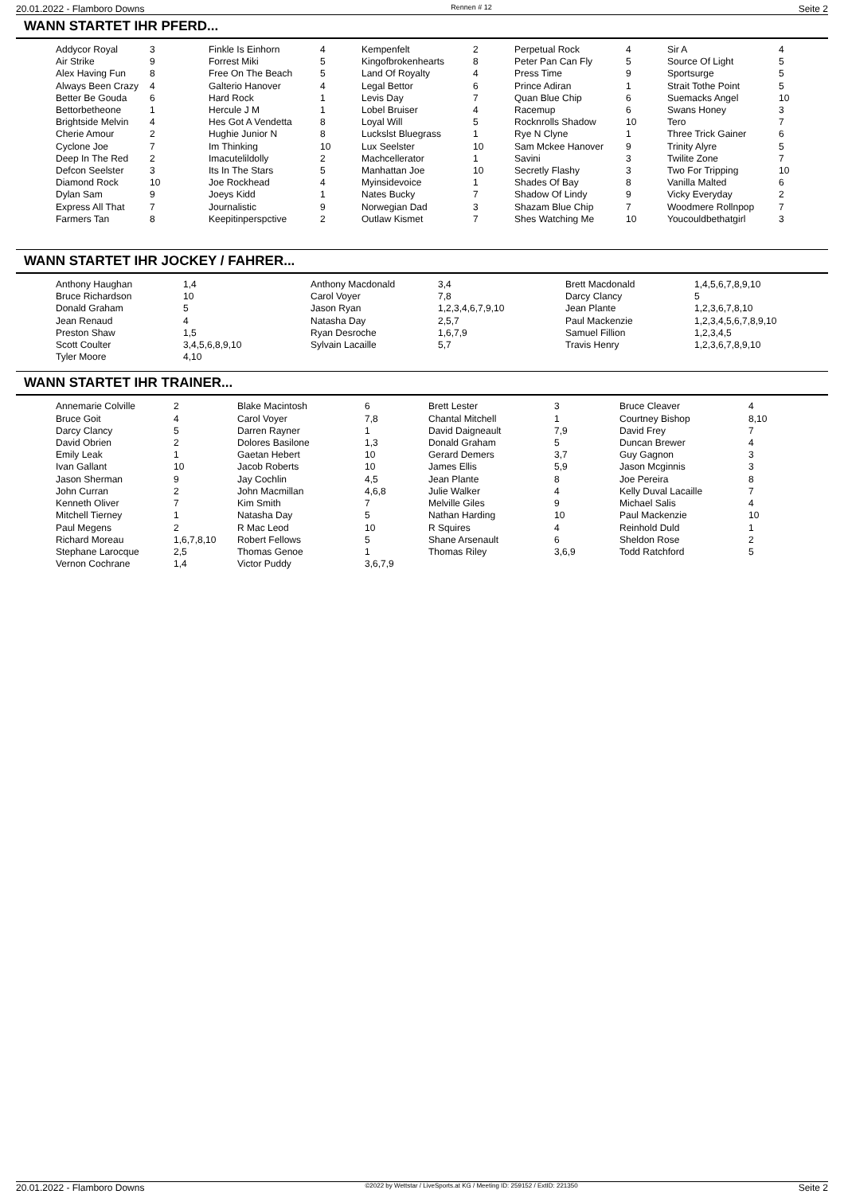20.01.2022 - Flamboro Downs Rennen # 12 Seite 2
WANN STARTET IHR PFERD...
| Addycor Royal | 3 | Finkle Is Einhorn | 4 | Kempenfelt | 2 | Perpetual Rock | 4 | Sir A | 4 |
| Air Strike | 9 | Forrest Miki | 5 | Kingofbrokenhearts | 8 | Peter Pan Can Fly | 5 | Source Of Light | 5 |
| Alex Having Fun | 8 | Free On The Beach | 5 | Land Of Royalty | 4 | Press Time | 9 | Sportsurge | 5 |
| Always Been Crazy | 4 | Galterio Hanover | 4 | Legal Bettor | 6 | Prince Adiran | 1 | Strait Tothe Point | 5 |
| Better Be Gouda | 6 | Hard Rock | 1 | Levis Day | 7 | Quan Blue Chip | 6 | Suemacks Angel | 10 |
| Bettorbetheone | 1 | Hercule J M | 1 | Lobel Bruiser | 4 | Racemup | 6 | Swans Honey | 3 |
| Brightside Melvin | 4 | Hes Got A Vendetta | 8 | Loyal Will | 5 | Rocknrolls Shadow | 10 | Tero | 7 |
| Cherie Amour | 2 | Hughie Junior N | 8 | Luckslst Bluegrass | 1 | Rye N Clyne | 1 | Three Trick Gainer | 6 |
| Cyclone Joe | 7 | Im Thinking | 10 | Lux Seelster | 10 | Sam Mckee Hanover | 9 | Trinity Alyre | 5 |
| Deep In The Red | 2 | Imacutelildolly | 2 | Machcellerator | 1 | Savini | 3 | Twilite Zone | 7 |
| Defcon Seelster | 3 | Its In The Stars | 5 | Manhattan Joe | 10 | Secretly Flashy | 3 | Two For Tripping | 10 |
| Diamond Rock | 10 | Joe Rockhead | 4 | Myinsidevoice | 1 | Shades Of Bay | 8 | Vanilla Malted | 6 |
| Dylan Sam | 9 | Joeys Kidd | 1 | Nates Bucky | 7 | Shadow Of Lindy | 9 | Vicky Everyday | 2 |
| Express All That | 7 | Journalistic | 9 | Norwegian Dad | 3 | Shazam Blue Chip | 7 | Woodmere Rollnpop | 7 |
| Farmers Tan | 8 | Keepitinperspctive | 2 | Outlaw Kismet | 7 | Shes Watching Me | 10 | Youcouldbethatgirl | 3 |
WANN STARTET IHR JOCKEY / FAHRER...
| Anthony Haughan | 1,4 | Anthony Macdonald | 3,4 | Brett Macdonald | 1,4,5,6,7,8,9,10 |
| Bruce Richardson | 10 | Carol Voyer | 7,8 | Darcy Clancy | 5 |
| Donald Graham | 5 | Jason Ryan | 1,2,3,4,6,7,9,10 | Jean Plante | 1,2,3,6,7,8,10 |
| Jean Renaud | 4 | Natasha Day | 2,5,7 | Paul Mackenzie | 1,2,3,4,5,6,7,8,9,10 |
| Preston Shaw | 1,5 | Ryan Desroche | 1,6,7,9 | Samuel Fillion | 1,2,3,4,5 |
| Scott Coulter | 3,4,5,6,8,9,10 | Sylvain Lacaille | 5,7 | Travis Henry | 1,2,3,6,7,8,9,10 |
| Tyler Moore | 4,10 | | | | |
WANN STARTET IHR TRAINER...
| Annemarie Colville | 2 | Blake Macintosh | 6 | Brett Lester | 3 | Bruce Cleaver | 4 |
| Bruce Goit | 4 | Carol Voyer | 7,8 | Chantal Mitchell | 1 | Courtney Bishop | 8,10 |
| Darcy Clancy | 5 | Darren Rayner | 1 | David Daigneault | 7,9 | David Frey | 7 |
| David Obrien | 2 | Dolores Basilone | 1,3 | Donald Graham | 5 | Duncan Brewer | 4 |
| Emily Leak | 1 | Gaetan Hebert | 10 | Gerard Demers | 3,7 | Guy Gagnon | 3 |
| Ivan Gallant | 10 | Jacob Roberts | 10 | James Ellis | 5,9 | Jason Mcginnis | 3 |
| Jason Sherman | 9 | Jay Cochlin | 4,5 | Jean Plante | 8 | Joe Pereira | 8 |
| John Curran | 2 | John Macmillan | 4,6,8 | Julie Walker | 4 | Kelly Duval Lacaille | 7 |
| Kenneth Oliver | 7 | Kim Smith | 7 | Melville Giles | 9 | Michael Salis | 4 |
| Mitchell Tierney | 1 | Natasha Day | 5 | Nathan Harding | 10 | Paul Mackenzie | 10 |
| Paul Megens | 2 | R Mac Leod | 10 | R Squires | 4 | Reinhold Duld | 1 |
| Richard Moreau | 1,6,7,8,10 | Robert Fellows | 5 | Shane Arsenault | 6 | Sheldon Rose | 2 |
| Stephane Larocque | 2,5 | Thomas Genoe | 1 | Thomas Riley | 3,6,9 | Todd Ratchford | 5 |
| Vernon Cochrane | 1,4 | Victor Puddy | 3,6,7,9 | | | | |
20.01.2022 - Flamboro Downs ©2022 by Wettstar / LiveSports.at KG / Meeting ID: 259152 / ExtID: 221350 Seite 2